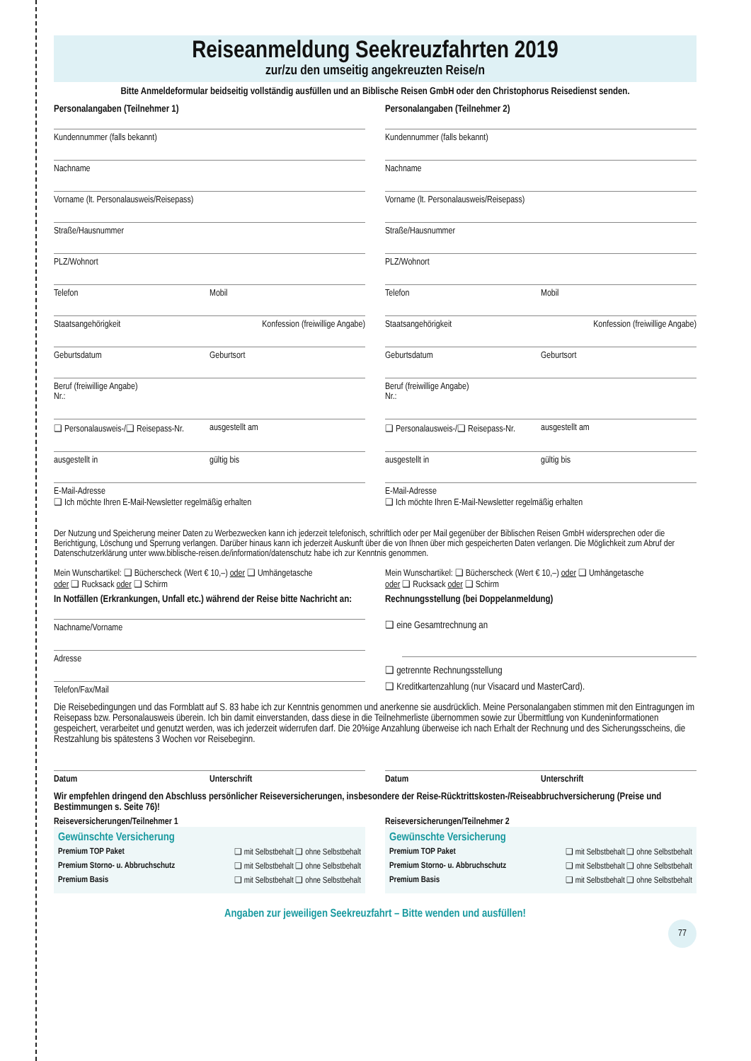Reiseanmeldung Seekreuzfahrten 2019
zur/zu den umseitig angekreuzten Reise/n
Bitte Anmeldeformular beidseitig vollständig ausfüllen und an Biblische Reisen GmbH oder den Christophorus Reisedienst senden.
Personalangaben (Teilnehmer 1)
Kundennummer (falls bekannt)
Nachname
Vorname (lt. Personalausweis/Reisepass)
Straße/Hausnummer
PLZ/Wohnort
Telefon Mobil
Staatsangehörigkeit Konfession (freiwillige Angabe)
Geburtsdatum Geburtsort
Beruf (freiwillige Angabe)
Nr.:
❑ Personalausweis-/❑ Reisepass-Nr. ausgestellt am
ausgestellt in gültig bis
E-Mail-Adresse
❑ Ich möchte Ihren E-Mail-Newsletter regelmäßig erhalten
Personalangaben (Teilnehmer 2)
Kundennummer (falls bekannt)
Nachname
Vorname (lt. Personalausweis/Reisepass)
Straße/Hausnummer
PLZ/Wohnort
Telefon Mobil
Staatsangehörigkeit Konfession (freiwillige Angabe)
Geburtsdatum Geburtsort
Beruf (freiwillige Angabe)
Nr.:
❑ Personalausweis-/❑ Reisepass-Nr. ausgestellt am
ausgestellt in gültig bis
E-Mail-Adresse
❑ Ich möchte Ihren E-Mail-Newsletter regelmäßig erhalten
Der Nutzung und Speicherung meiner Daten zu Werbezwecken kann ich jederzeit telefonisch, schriftlich oder per Mail gegenüber der Biblischen Reisen GmbH widersprechen oder die Berichtigung, Löschung und Sperrung verlangen. Darüber hinaus kann ich jederzeit Auskunft über die von Ihnen über mich gespeicherten Daten verlangen. Die Möglichkeit zum Abruf der Datenschutzerklärung unter www.biblische-reisen.de/information/datenschutz habe ich zur Kenntnis genommen.
Mein Wunschartikel: ❑ Bücherscheck (Wert € 10,–) oder ❑ Umhängetasche
oder ❑ Rucksack oder ❑ Schirm
In Notfällen (Erkrankungen, Unfall etc.) während der Reise bitte Nachricht an:
Nachname/Vorname
Adresse
Telefon/Fax/Mail
Mein Wunschartikel: ❑ Bücherscheck (Wert € 10,–) oder ❑ Umhängetasche
oder ❑ Rucksack oder ❑ Schirm
Rechnungsstellung (bei Doppelanmeldung)
❑ eine Gesamtrechnung an
❑ getrennte Rechnungsstellung
❑ Kreditkartenzahlung (nur Visacard und MasterCard).
Die Reisebedingungen und das Formblatt auf S. 83 habe ich zur Kenntnis genommen und anerkenne sie ausdrücklich. Meine Personalangaben stimmen mit den Eintragungen im Reisepass bzw. Personalausweis überein. Ich bin damit einverstanden, dass diese in die Teilnehmerliste übernommen sowie zur Übermittlung von Kundeninformationen gespeichert, verarbeitet und genutzt werden, was ich jederzeit widerrufen darf. Die 20%ige Anzahlung überweise ich nach Erhalt der Rechnung und des Sicherungsscheins, die Restzahlung bis spätestens 3 Wochen vor Reisebeginn.
Datum Unterschrift Datum Unterschrift
Wir empfehlen dringend den Abschluss persönlicher Reiseversicherungen, insbesondere der Reise-Rücktrittskosten-/Reiseabbruchversicherung (Preise und Bestimmungen s. Seite 76)!
Reiseversicherungen/Teilnehmer 1
Gewünschte Versicherung
Premium TOP Paket ❑ mit Selbstbehalt ❑ ohne Selbstbehalt
Premium Storno- u. Abbruchschutz ❑ mit Selbstbehalt ❑ ohne Selbstbehalt
Premium Basis ❑ mit Selbstbehalt ❑ ohne Selbstbehalt
Reiseversicherungen/Teilnehmer 2
Gewünschte Versicherung
Premium TOP Paket ❑ mit Selbstbehalt ❑ ohne Selbstbehalt
Premium Storno- u. Abbruchschutz ❑ mit Selbstbehalt ❑ ohne Selbstbehalt
Premium Basis ❑ mit Selbstbehalt ❑ ohne Selbstbehalt
Angaben zur jeweiligen Seekreuzfahrt – Bitte wenden und ausfüllen!
77